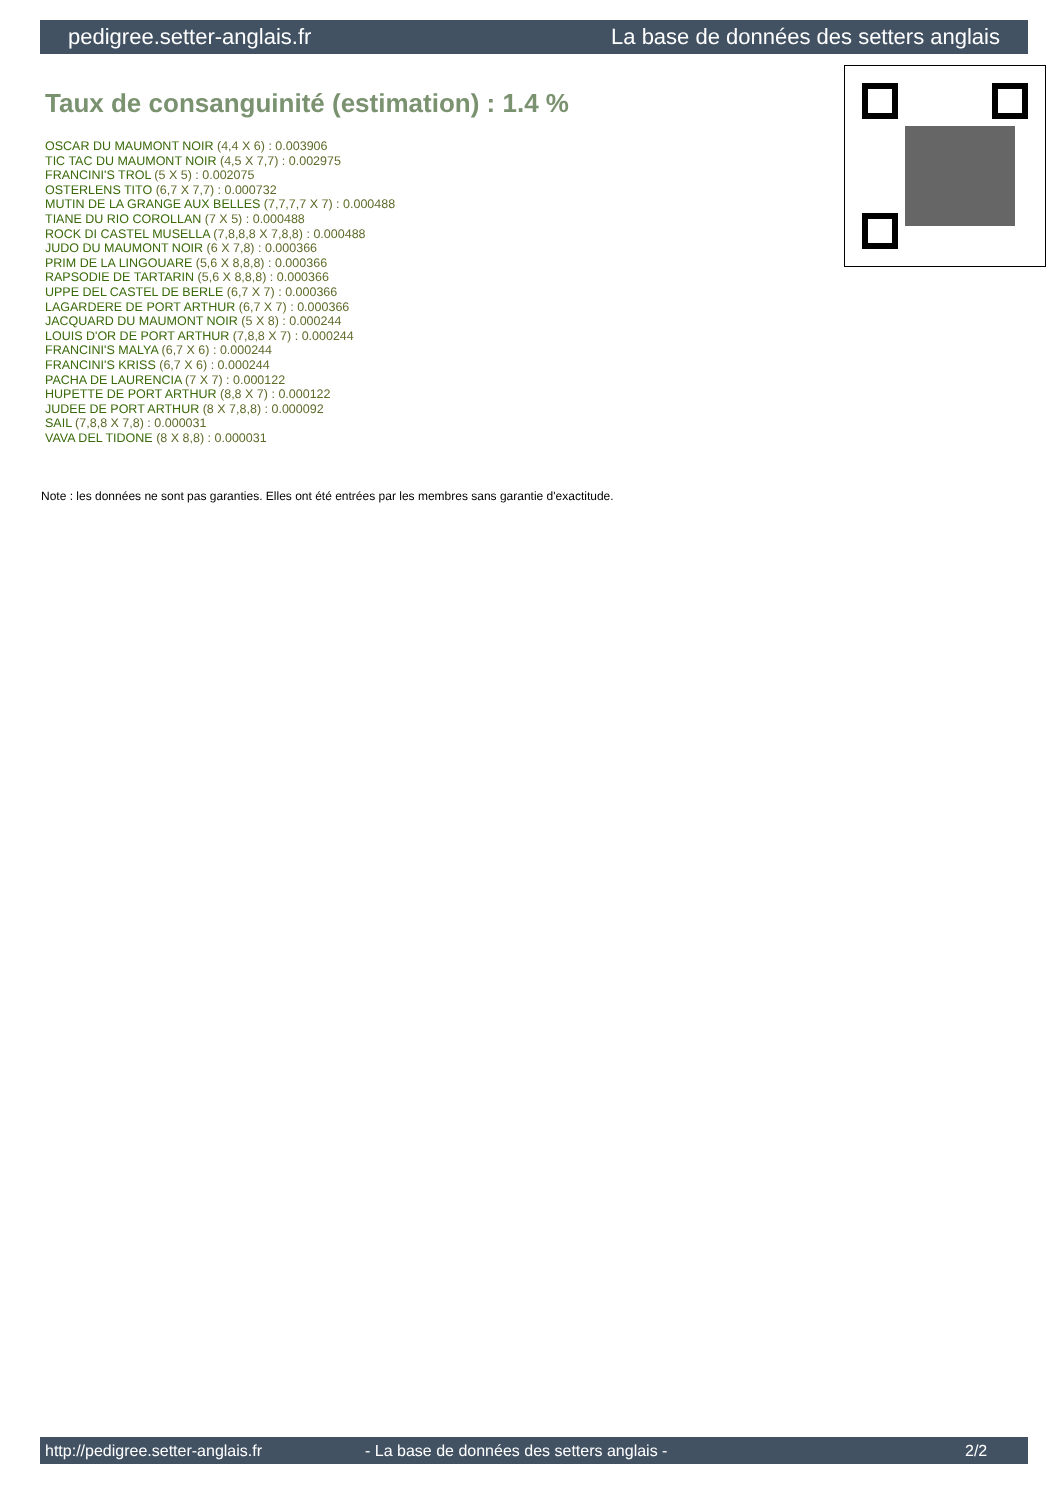pedigree.setter-anglais.fr La base de données des setters anglais
Taux de consanguinité (estimation) : 1.4 %
OSCAR DU MAUMONT NOIR (4,4 X 6) : 0.003906
TIC TAC DU MAUMONT NOIR (4,5 X 7,7) : 0.002975
FRANCINI'S TROL (5 X 5) : 0.002075
OSTERLENS TITO (6,7 X 7,7) : 0.000732
MUTIN DE LA GRANGE AUX BELLES (7,7,7,7 X 7) : 0.000488
TIANE DU RIO COROLLAN (7 X 5) : 0.000488
ROCK DI CASTEL MUSELLA (7,8,8,8 X 7,8,8) : 0.000488
JUDO DU MAUMONT NOIR (6 X 7,8) : 0.000366
PRIM DE LA LINGOUARE (5,6 X 8,8,8) : 0.000366
RAPSODIE DE TARTARIN (5,6 X 8,8,8) : 0.000366
UPPE DEL CASTEL DE BERLE (6,7 X 7) : 0.000366
LAGARDERE DE PORT ARTHUR (6,7 X 7) : 0.000366
JACQUARD DU MAUMONT NOIR (5 X 8) : 0.000244
LOUIS D'OR DE PORT ARTHUR (7,8,8 X 7) : 0.000244
FRANCINI'S MALYA (6,7 X 6) : 0.000244
FRANCINI'S KRISS (6,7 X 6) : 0.000244
PACHA DE LAURENCIA (7 X 7) : 0.000122
HUPETTE DE PORT ARTHUR (8,8 X 7) : 0.000122
JUDEE DE PORT ARTHUR (8 X 7,8,8) : 0.000092
SAIL (7,8,8 X 7,8) : 0.000031
VAVA DEL TIDONE (8 X 8,8) : 0.000031
Note : les données ne sont pas garanties. Elles ont été entrées par les membres sans garantie d'exactitude.
http://pedigree.setter-anglais.fr - La base de données des setters anglais - 2/2